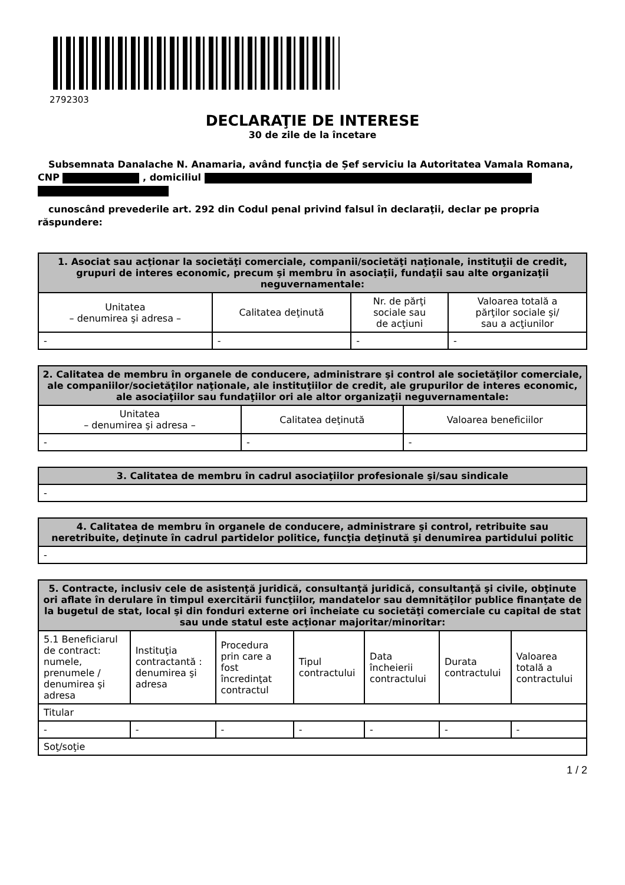2792303
DECLARAŢIE DE INTERESE
30 de zile de la încetare
Subsemnata Danalache N. Anamaria, având funcţia de Șef serviciu la Autoritatea Vamala Romana, CNP , domiciliul
cunoscând prevederile art. 292 din Codul penal privind falsul în declaraţii, declar pe propria răspundere:
| 1. Asociat sau acţionar la societăţi comerciale, companii/societăţi naţionale, instituţii de credit, grupuri de interes economic, precum şi membru în asociaţii, fundaţii sau alte organizaţii neguvernamentale: | | | |
| --- | --- | --- | --- |
| Unitatea – denumirea şi adresa – | Calitatea deţinută | Nr. de părţi sociale sau de acţiuni | Valoarea totală a părţilor sociale şi/ sau a acţiunilor |
| - | - | - | - |
| 2. Calitatea de membru în organele de conducere, administrare şi control ale societăţilor comerciale, ale companiilor/societăţilor naţionale, ale instituţiilor de credit, ale grupurilor de interes economic, ale asociaţiilor sau fundaţiilor ori ale altor organizaţii neguvernamentale: | | |
| --- | --- | --- |
| Unitatea – denumirea şi adresa – | Calitatea deţinută | Valoarea beneficiilor |
| - | - | - |
| 3. Calitatea de membru în cadrul asociaţiilor profesionale şi/sau sindicale |
| --- |
| - |
| 4. Calitatea de membru în organele de conducere, administrare şi control, retribuite sau neretribuite, deţinute în cadrul partidelor politice, funcţia deţinută şi denumirea partidului politic |
| --- |
| - |
| 5. Contracte, inclusiv cele de asistenţă juridică, consultanţă juridică, consultanţă şi civile, obţinute ori aflate în derulare în timpul exercitării funcţiilor, mandatelor sau demnităţilor publice finanţate de la bugetul de stat, local şi din fonduri externe ori încheiate cu societăţi comerciale cu capital de stat sau unde statul este acţionar majoritar/minoritar: | | | | | | |
| --- | --- | --- | --- | --- | --- | --- |
| 5.1 Beneficiarul de contract: numele, prenumele / denumirea şi adresa | Instituţia contractantă : denumirea şi adresa | Procedura prin care a fost încredinţat contractul | Tipul contractului | Data încheierii contractului | Durata contractului | Valoarea totală a contractului |
| Titular | | | | | | |
| - | - | - | - | - | - | - |
| Soţ/soţie | | | | | | |
1 / 2